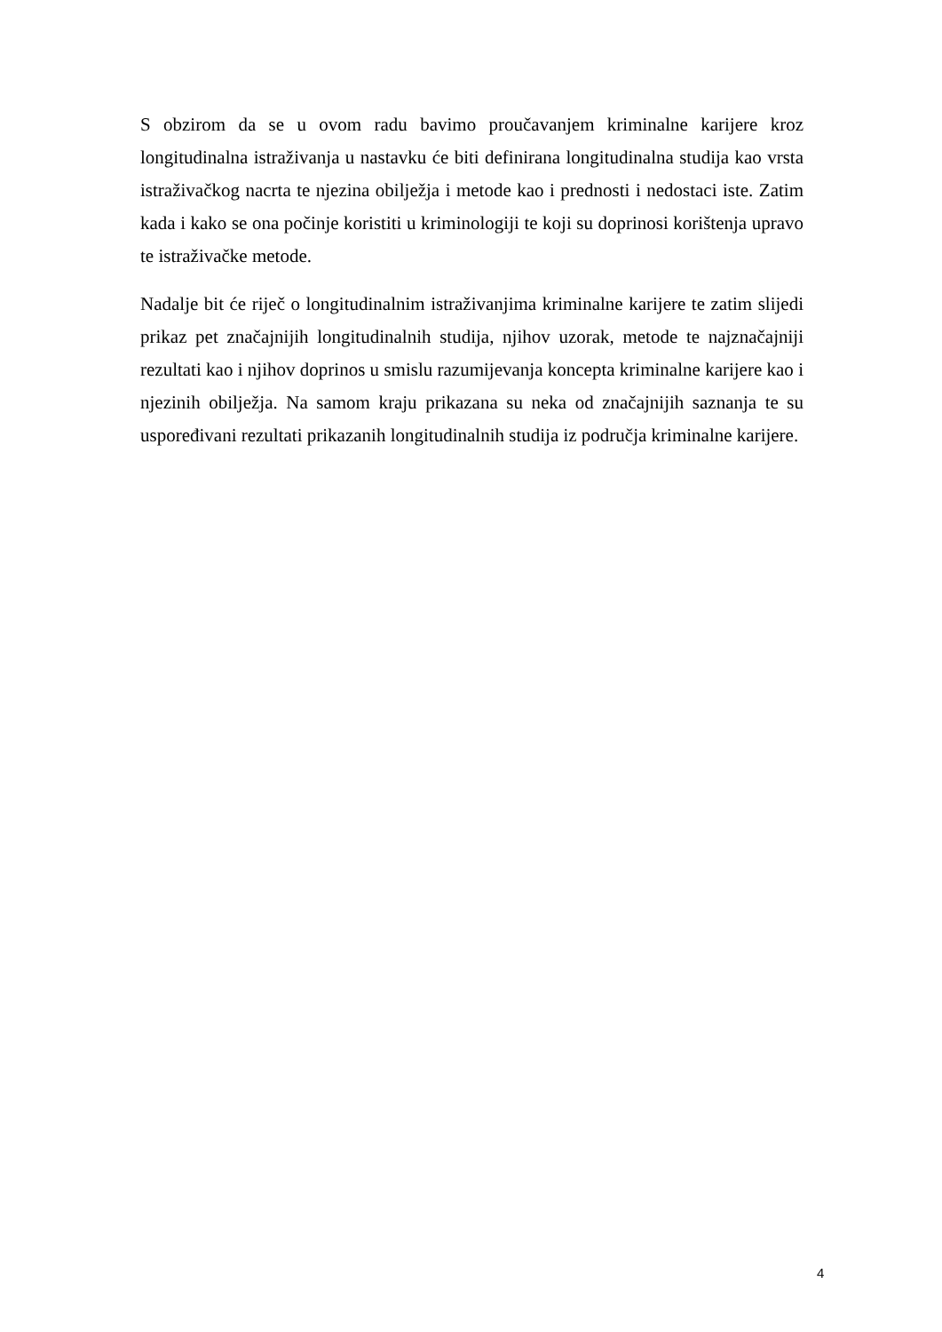S obzirom da se u ovom radu bavimo proučavanjem kriminalne karijere kroz longitudinalna istraživanja u nastavku će biti definirana longitudinalna studija kao vrsta istraživačkog nacrta te njezina obilježja i metode kao i prednosti i nedostaci iste. Zatim kada i kako se ona počinje koristiti u kriminologiji te koji su doprinosi korištenja upravo te istraživačke metode.
Nadalje bit će riječ o longitudinalnim istraživanjima kriminalne karijere te zatim slijedi prikaz pet značajnijih longitudinalnih studija, njihov uzorak, metode te najznačajniji rezultati kao i njihov doprinos u smislu razumijevanja koncepta kriminalne karijere kao i njezinih obilježja. Na samom kraju prikazana su neka od značajnijih saznanja te su uspoređivani rezultati prikazanih longitudinalnih studija iz područja kriminalne karijere.
4